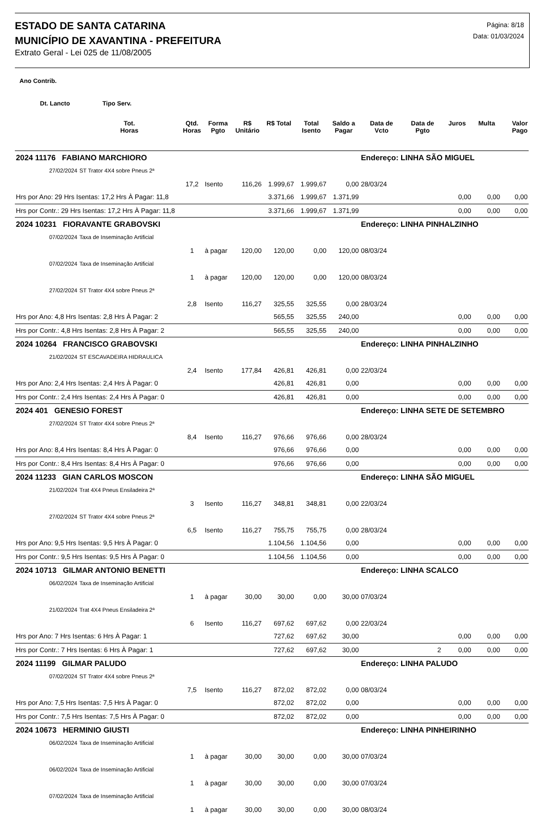ESTADO DE SANTA CATARINA
MUNICÍPIO DE XAVANTINA - PREFEITURA
Extrato Geral - Lei 025 de 11/08/2005
Página: 8/18
Data: 01/03/2024
Ano Contrib.
Dt. Lancto Tipo Serv.
| | Tot. Horas | Qtd. Horas | Forma Pgto | R$ Unitário | R$ Total | Total Isento | Saldo a Pagar | Data de Vcto | Data de Pgto | Juros | Multa | Valor Pago |
| --- | --- | --- | --- | --- | --- | --- | --- | --- | --- | --- | --- | --- |
| 2024 11176 FABIANO MARCHIORO | | | | | | | | Endereço: LINHA SÃO MIGUEL | | | | |
| 27/02/2024 | ST Trator 4X4 sobre Pneus 2ª | | | | | | | | | | | |
| | | 17,2 | Isento | 116,26 | 1.999,67 | 1.999,67 | 0,00 | 28/03/24 | | | | |
| Hrs por Ano: 29 Hrs Isentas: 17,2 Hrs À Pagar: 11,8 | | | | | 3.371,66 | 1.999,67 | 1.371,99 | | | 0,00 | 0,00 | 0,00 |
| Hrs por Contr.: 29 Hrs Isentas: 17,2 Hrs À Pagar: 11,8 | | | | | 3.371,66 | 1.999,67 | 1.371,99 | | | 0,00 | 0,00 | 0,00 |
| 2024 10231 FIORAVANTE GRABOVSKI | | | | | | | | Endereço: LINHA PINHALZINHO | | | | |
| 07/02/2024 | Taxa de Inseminação Artificial | | | | | | | | | | | |
| | | 1 | à pagar | 120,00 | 120,00 | 0,00 | 120,00 | 08/03/24 | | | | |
| 07/02/2024 | Taxa de Inseminação Artificial | | | | | | | | | | | |
| | | 1 | à pagar | 120,00 | 120,00 | 0,00 | 120,00 | 08/03/24 | | | | |
| 27/02/2024 | ST Trator 4X4 sobre Pneus 2ª | | | | | | | | | | | |
| | | 2,8 | Isento | 116,27 | 325,55 | 325,55 | 0,00 | 28/03/24 | | | | |
| Hrs por Ano: 4,8 Hrs Isentas: 2,8 Hrs À Pagar: 2 | | | | | 565,55 | 325,55 | 240,00 | | | 0,00 | 0,00 | 0,00 |
| Hrs por Contr.: 4,8 Hrs Isentas: 2,8 Hrs À Pagar: 2 | | | | | 565,55 | 325,55 | 240,00 | | | 0,00 | 0,00 | 0,00 |
| 2024 10264 FRANCISCO GRABOVSKI | | | | | | | | Endereço: LINHA PINHALZINHO | | | | |
| 21/02/2024 | ST ESCAVADEIRA HIDRAULICA | | | | | | | | | | | |
| | | 2,4 | Isento | 177,84 | 426,81 | 426,81 | 0,00 | 22/03/24 | | | | |
| Hrs por Ano: 2,4 Hrs Isentas: 2,4 Hrs À Pagar: 0 | | | | | 426,81 | 426,81 | 0,00 | | | 0,00 | 0,00 | 0,00 |
| Hrs por Contr.: 2,4 Hrs Isentas: 2,4 Hrs À Pagar: 0 | | | | | 426,81 | 426,81 | 0,00 | | | 0,00 | 0,00 | 0,00 |
| 2024 401 GENESIO FOREST | | | | | | | | Endereço: LINHA SETE DE SETEMBRO | | | | |
| 27/02/2024 | ST Trator 4X4 sobre Pneus 2ª | | | | | | | | | | | |
| | | 8,4 | Isento | 116,27 | 976,66 | 976,66 | 0,00 | 28/03/24 | | | | |
| Hrs por Ano: 8,4 Hrs Isentas: 8,4 Hrs À Pagar: 0 | | | | | 976,66 | 976,66 | 0,00 | | | 0,00 | 0,00 | 0,00 |
| Hrs por Contr.: 8,4 Hrs Isentas: 8,4 Hrs À Pagar: 0 | | | | | 976,66 | 976,66 | 0,00 | | | 0,00 | 0,00 | 0,00 |
| 2024 11233 GIAN CARLOS MOSCON | | | | | | | | Endereço: LINHA SÃO MIGUEL | | | | |
| 21/02/2024 | Trat 4X4 Pneus Ensiladeira 2ª | | | | | | | | | | | |
| | | 3 | Isento | 116,27 | 348,81 | 348,81 | 0,00 | 22/03/24 | | | | |
| 27/02/2024 | ST Trator 4X4 sobre Pneus 2ª | | | | | | | | | | | |
| | | 6,5 | Isento | 116,27 | 755,75 | 755,75 | 0,00 | 28/03/24 | | | | |
| Hrs por Ano: 9,5 Hrs Isentas: 9,5 Hrs À Pagar: 0 | | | | | 1.104,56 | 1.104,56 | 0,00 | | | 0,00 | 0,00 | 0,00 |
| Hrs por Contr.: 9,5 Hrs Isentas: 9,5 Hrs À Pagar: 0 | | | | | 1.104,56 | 1.104,56 | 0,00 | | | 0,00 | 0,00 | 0,00 |
| 2024 10713 GILMAR ANTONIO BENETTI | | | | | | | | Endereço: LINHA SCALCO | | | | |
| 06/02/2024 | Taxa de Inseminação Artificial | | | | | | | | | | | |
| | | 1 | à pagar | 30,00 | 30,00 | 0,00 | 30,00 | 07/03/24 | | | | |
| 21/02/2024 | Trat 4X4 Pneus Ensiladeira 2ª | | | | | | | | | | | |
| | | 6 | Isento | 116,27 | 697,62 | 697,62 | 0,00 | 22/03/24 | | | | |
| Hrs por Ano: 7 Hrs Isentas: 6 Hrs À Pagar: 1 | | | | | 727,62 | 697,62 | 30,00 | | | 0,00 | 0,00 | 0,00 |
| Hrs por Contr.: 7 Hrs Isentas: 6 Hrs À Pagar: 1 | | | | | 727,62 | 697,62 | 30,00 | | 2 | 0,00 | 0,00 | 0,00 |
| 2024 11199 GILMAR PALUDO | | | | | | | | Endereço: LINHA PALUDO | | | | |
| 07/02/2024 | ST Trator 4X4 sobre Pneus 2ª | | | | | | | | | | | |
| | | 7,5 | Isento | 116,27 | 872,02 | 872,02 | 0,00 | 08/03/24 | | | | |
| Hrs por Ano: 7,5 Hrs Isentas: 7,5 Hrs À Pagar: 0 | | | | | 872,02 | 872,02 | 0,00 | | | 0,00 | 0,00 | 0,00 |
| Hrs por Contr.: 7,5 Hrs Isentas: 7,5 Hrs À Pagar: 0 | | | | | 872,02 | 872,02 | 0,00 | | | 0,00 | 0,00 | 0,00 |
| 2024 10673 HERMINIO GIUSTI | | | | | | | | Endereço: LINHA PINHEIRINHO | | | | |
| 06/02/2024 | Taxa de Inseminação Artificial | | | | | | | | | | | |
| | | 1 | à pagar | 30,00 | 30,00 | 0,00 | 30,00 | 07/03/24 | | | | |
| 06/02/2024 | Taxa de Inseminação Artificial | | | | | | | | | | | |
| | | 1 | à pagar | 30,00 | 30,00 | 0,00 | 30,00 | 07/03/24 | | | | |
| 07/02/2024 | Taxa de Inseminação Artificial | | | | | | | | | | | |
| | | 1 | à pagar | 30,00 | 30,00 | 0,00 | 30,00 | 08/03/24 | | | | |